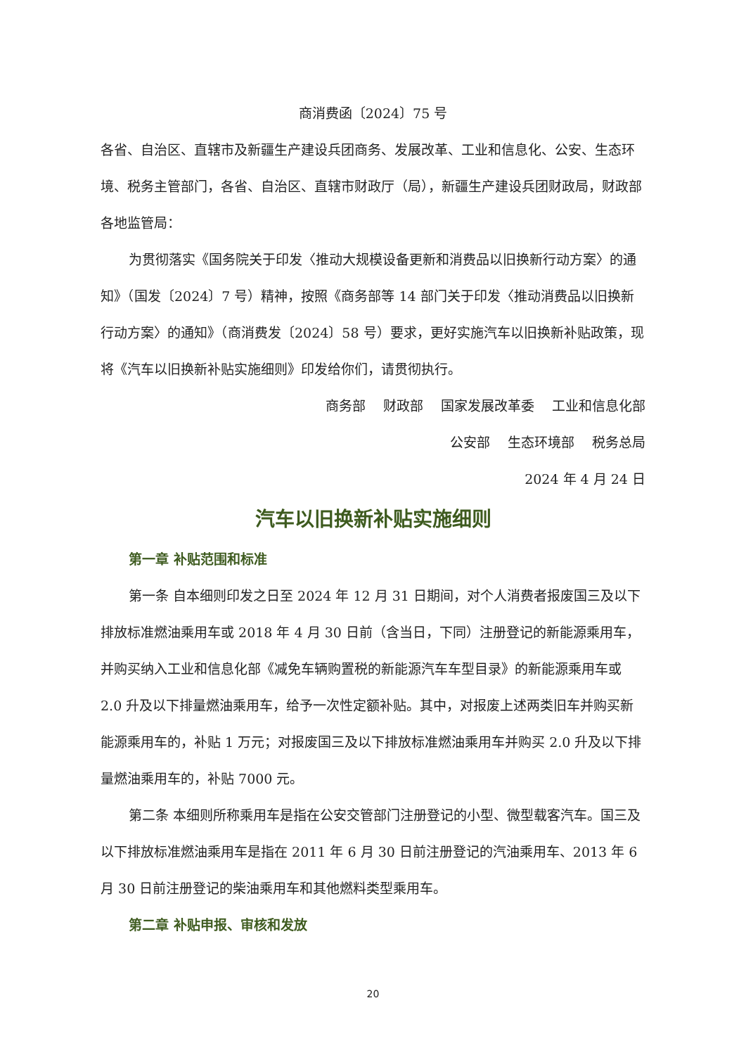商消费函〔2024〕75 号
各省、自治区、直辖市及新疆生产建设兵团商务、发展改革、工业和信息化、公安、生态环境、税务主管部门，各省、自治区、直辖市财政厅（局），新疆生产建设兵团财政局，财政部各地监管局：
为贯彻落实《国务院关于印发〈推动大规模设备更新和消费品以旧换新行动方案〉的通知》（国发〔2024〕7 号）精神，按照《商务部等 14 部门关于印发〈推动消费品以旧换新行动方案〉的通知》（商消费发〔2024〕58 号）要求，更好实施汽车以旧换新补贴政策，现将《汽车以旧换新补贴实施细则》印发给你们，请贯彻执行。
商务部　 财政部　 国家发展改革委　 工业和信息化部
公安部　 生态环境部　 税务总局
2024 年 4 月 24 日
汽车以旧换新补贴实施细则
第一章 补贴范围和标准
第一条 自本细则印发之日至 2024 年 12 月 31 日期间，对个人消费者报废国三及以下排放标准燃油乘用车或 2018 年 4 月 30 日前（含当日，下同）注册登记的新能源乘用车，并购买纳入工业和信息化部《减免车辆购置税的新能源汽车车型目录》的新能源乘用车或 2.0 升及以下排量燃油乘用车，给予一次性定额补贴。其中，对报废上述两类旧车并购买新能源乘用车的，补贴 1 万元；对报废国三及以下排放标准燃油乘用车并购买 2.0 升及以下排量燃油乘用车的，补贴 7000 元。
第二条 本细则所称乘用车是指在公安交管部门注册登记的小型、微型载客汽车。国三及以下排放标准燃油乘用车是指在 2011 年 6 月 30 日前注册登记的汽油乘用车、2013 年 6 月 30 日前注册登记的柴油乘用车和其他燃料类型乘用车。
第二章 补贴申报、审核和发放
20